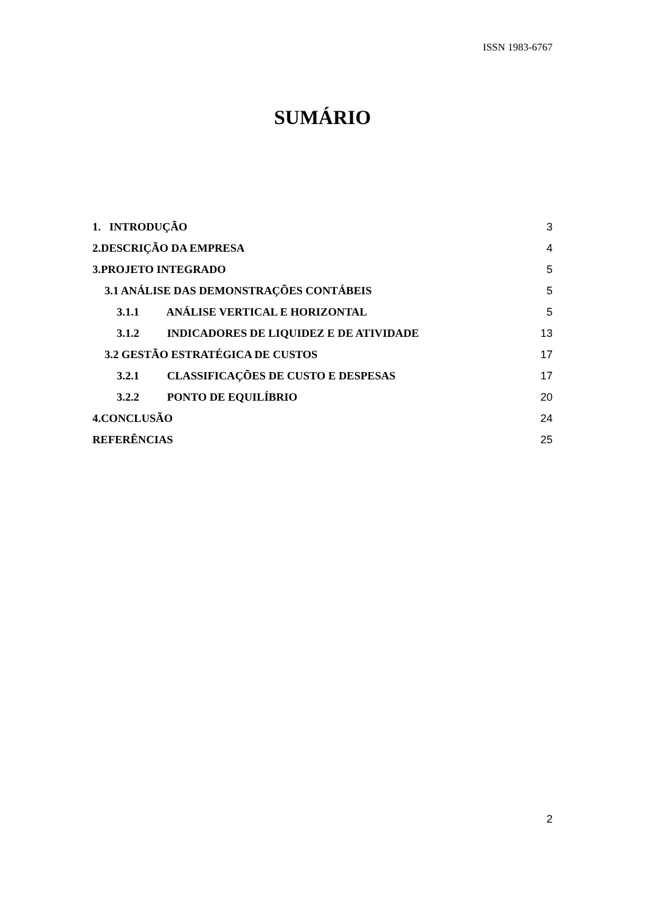ISSN 1983-6767
SUMÁRIO
1. INTRODUÇÃO 3
2.DESCRIÇÃO DA EMPRESA 4
3.PROJETO INTEGRADO 5
3.1 ANÁLISE DAS DEMONSTRAÇÕES CONTÁBEIS 5
3.1.1 ANÁLISE VERTICAL E HORIZONTAL 5
3.1.2 INDICADORES DE LIQUIDEZ E DE ATIVIDADE 13
3.2 GESTÃO ESTRATÉGICA DE CUSTOS 17
3.2.1 CLASSIFICAÇÕES DE CUSTO E DESPESAS 17
3.2.2 PONTO DE EQUILÍBRIO 20
4.CONCLUSÃO 24
REFERÊNCIAS 25
2